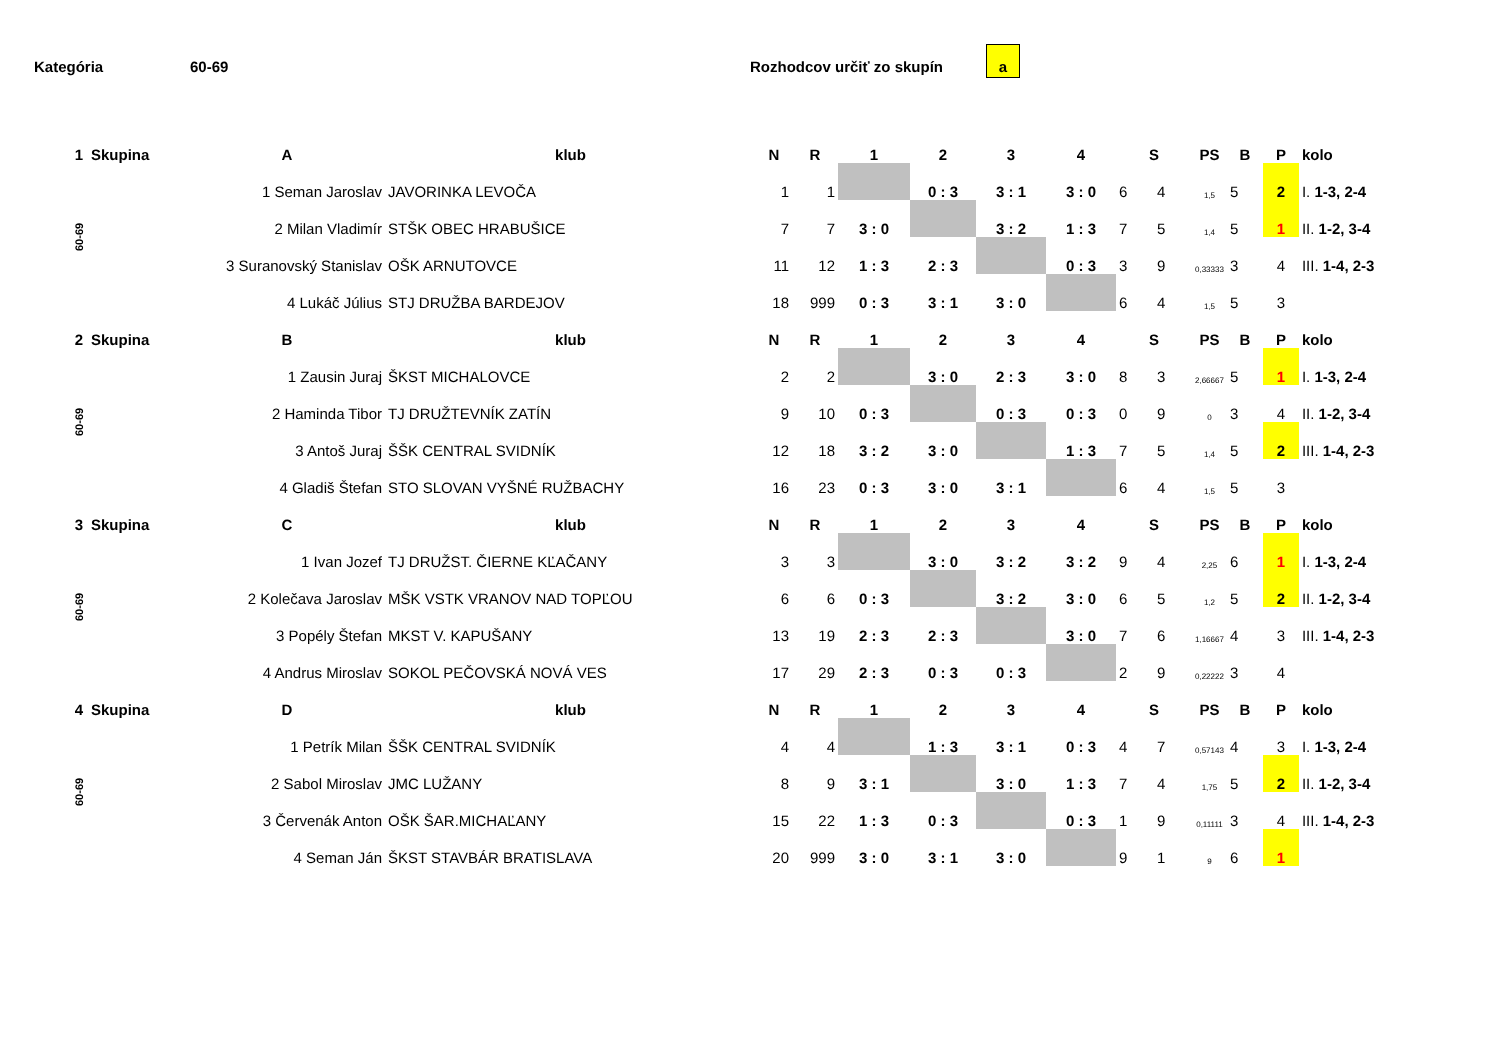Kategória 60-69 Rozhodcov určiť zo skupín
a
| 1 | Skupina | A | klub | N | R | 1 | 2 | 3 | 4 | S | | PS | B | P | kolo |
| --- | --- | --- | --- | --- | --- | --- | --- | --- | --- | --- | --- | --- | --- | --- | --- |
| 60-69 | | 1 Seman Jaroslav | JAVORINKA LEVOČA | 1 | 1 | | 0 : 3 | 3 : 1 | 3 : 0 | 6 | 4 | 1,5 | 5 | 2 | I. 1-3, 2-4 |
| | | 2 Milan Vladimír | STŠK OBEC HRABUŠICE | 7 | 7 | 3 : 0 | | 3 : 2 | 1 : 3 | 7 | 5 | 1,4 | 5 | 1 | II. 1-2, 3-4 |
| | | 3 Suranovský Stanislav | OŠK ARNUTOVCE | 11 | 12 | 1 : 3 | 2 : 3 | | 0 : 3 | 3 | 9 | 0,33333 | 3 | 4 | III. 1-4, 2-3 |
| | | 4 Lukáč Július | STJ DRUŽBA BARDEJOV | 18 | 999 | 0 : 3 | 3 : 1 | 3 : 0 | | 6 | 4 | 1,5 | 5 | 3 | |
| 2 | Skupina | B | klub | N | R | 1 | 2 | 3 | 4 | S | | PS | B | P | kolo |
| 60-69 | | 1 Zausin Juraj | ŠKST MICHALOVCE | 2 | 2 | | 3 : 0 | 2 : 3 | 3 : 0 | 8 | 3 | 2,66667 | 5 | 1 | I. 1-3, 2-4 |
| | | 2 Haminda Tibor | TJ DRUŽTEVNÍK ZATÍN | 9 | 10 | 0 : 3 | | 0 : 3 | 0 : 3 | 0 | 9 | 0 | 3 | 4 | II. 1-2, 3-4 |
| | | 3 Antoš Juraj | ŠŠK CENTRAL SVIDNÍK | 12 | 18 | 3 : 2 | 3 : 0 | | 1 : 3 | 7 | 5 | 1,4 | 5 | 2 | III. 1-4, 2-3 |
| | | 4 Gladiš Štefan | STO SLOVAN VYŠNÉ RUŽBACHY | 16 | 23 | 0 : 3 | 3 : 0 | 3 : 1 | | 6 | 4 | 1,5 | 5 | 3 | |
| 3 | Skupina | C | klub | N | R | 1 | 2 | 3 | 4 | S | | PS | B | P | kolo |
| 60-69 | | 1 Ivan Jozef | TJ DRUŽST. ČIERNE KĽAČANY | 3 | 3 | | 3 : 0 | 3 : 2 | 3 : 2 | 9 | 4 | 2,25 | 6 | 1 | I. 1-3, 2-4 |
| | | 2 Kolečava Jaroslav | MŠK VSTK VRANOV NAD TOPĽOU | 6 | 6 | 0 : 3 | | 3 : 2 | 3 : 0 | 6 | 5 | 1,2 | 5 | 2 | II. 1-2, 3-4 |
| | | 3 Popély Štefan | MKST V. KAPUŠANY | 13 | 19 | 2 : 3 | 2 : 3 | | 3 : 0 | 7 | 6 | 1,16667 | 4 | 3 | III. 1-4, 2-3 |
| | | 4 Andrus Miroslav | SOKOL PEČOVSKÁ NOVÁ VES | 17 | 29 | 2 : 3 | 0 : 3 | 0 : 3 | | 2 | 9 | 0,22222 | 3 | 4 | |
| 4 | Skupina | D | klub | N | R | 1 | 2 | 3 | 4 | S | | PS | B | P | kolo |
| 60-69 | | 1 Petrík Milan | ŠŠK CENTRAL SVIDNÍK | 4 | 4 | | 1 : 3 | 3 : 1 | 0 : 3 | 4 | 7 | 0,57143 | 4 | 3 | I. 1-3, 2-4 |
| | | 2 Sabol Miroslav | JMC LUŽANY | 8 | 9 | 3 : 1 | | 3 : 0 | 1 : 3 | 7 | 4 | 1,75 | 5 | 2 | II. 1-2, 3-4 |
| | | 3 Červenák Anton | OŠK ŠAR.MICHAĽANY | 15 | 22 | 1 : 3 | 0 : 3 | | 0 : 3 | 1 | 9 | 0,11111 | 3 | 4 | III. 1-4, 2-3 |
| | | 4 Seman Ján | ŠKST STAVBÁR BRATISLAVA | 20 | 999 | 3 : 0 | 3 : 1 | 3 : 0 | | 9 | 1 | 9 | 6 | 1 | |